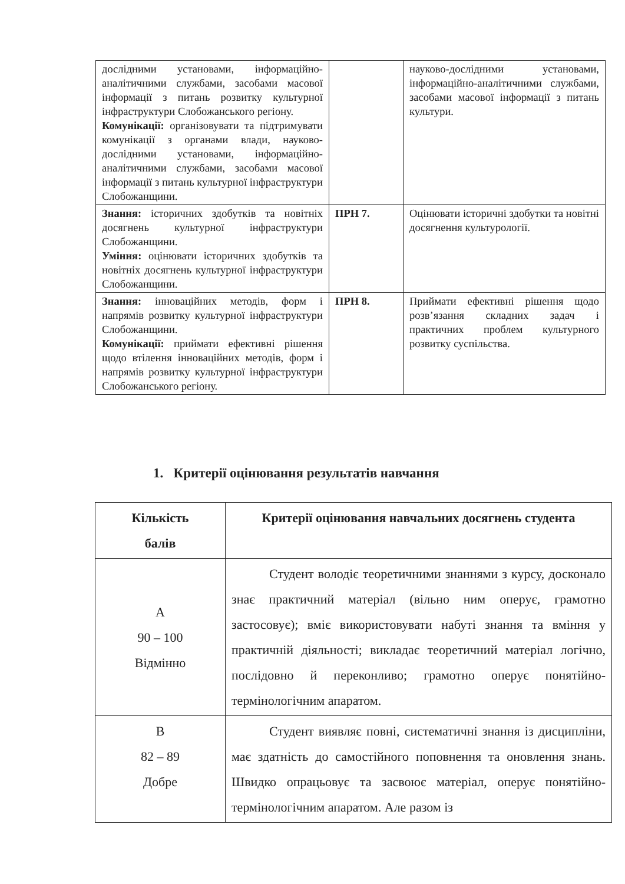| дослідними установами, інформаційно-аналітичними службами, засобами масової інформації з питань розвитку культурної інфраструктури Слобожанського регіону. Комунікації: організовувати та підтримувати комунікації з органами влади, науково-дослідними установами, інформаційно-аналітичними службами, засобами масової інформації з питань культурної інфраструктури Слобожанщини. | | науково-дослідними установами, інформаційно-аналітичними службами, засобами масової інформації з питань культури. |
| Знання: історичних здобутків та новітніх досягнень культурної інфраструктури Слобожанщини. Уміння: оцінювати історичних здобутків та новітніх досягнень культурної інфраструктури Слобожанщини. | ПРН 7. | Оцінювати історичні здобутки та новітні досягнення культурології. |
| Знання: інноваційних методів, форм і напрямів розвитку культурної інфраструктури Слобожанщини. Комунікації: приймати ефективні рішення щодо втілення інноваційних методів, форм і напрямів розвитку культурної інфраструктури Слобожанського регіону. | ПРН 8. | Приймати ефективні рішення щодо розв’язання складних задач і практичних проблем культурного розвитку суспільства. |
1. Критерії оцінювання результатів навчання
| Кількість балів | Критерії оцінювання навчальних досягнень студента |
| --- | --- |
| A 90 – 100 Відмінно | Студент володіє теоретичними знаннями з курсу, досконало знає практичний матеріал (вільно ним оперує, грамотно застосовує); вміє використовувати набуті знання та вміння у практичній діяльності; викладає теоретичний матеріал логічно, послідовно й переконливо; грамотно оперує понятійно-термінологічним апаратом. |
| B 82 – 89 Добре | Студент виявляє повні, систематичні знання із дисципліни, має здатність до самостійного поповнення та оновлення знань. Швидко опрацьовує та засвоює матеріал, оперує понятійно-термінологічним апаратом. Але разом із |